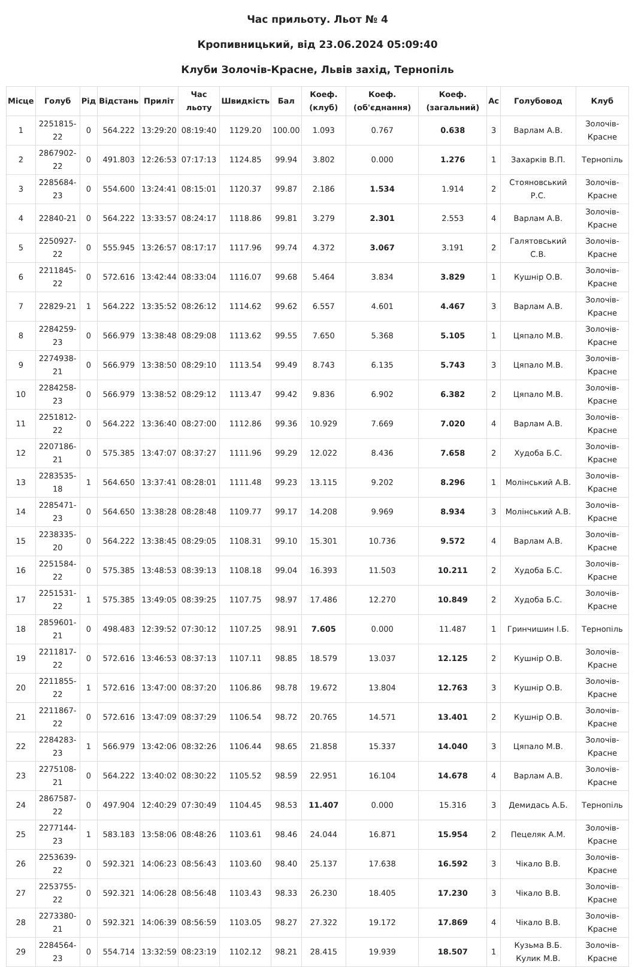Час прильоту. Льот № 4
Кропивницький, від 23.06.2024 05:09:40
Клуби Золочів-Красне, Львів захід, Тернопіль
| Місце | Голуб | Рід | Відстань | Приліт | Час льоту | Швидкість | Бал | Коеф. (клуб) | Коеф. (об'єднання) | Коеф. (загальний) | Ас | Голубовод | Клуб |
| --- | --- | --- | --- | --- | --- | --- | --- | --- | --- | --- | --- | --- | --- |
| 1 | 2251815-22 | 0 | 564.222 | 13:29:20 | 08:19:40 | 1129.20 | 100.00 | 1.093 | 0.767 | 0.638 | 3 | Варлам А.В. | Золочів-Красне |
| 2 | 2867902-22 | 0 | 491.803 | 12:26:53 | 07:17:13 | 1124.85 | 99.94 | 3.802 | 0.000 | 1.276 | 1 | Захарків В.П. | Тернопіль |
| 3 | 2285684-23 | 0 | 554.600 | 13:24:41 | 08:15:01 | 1120.37 | 99.87 | 2.186 | 1.534 | 1.914 | 2 | Стояновський Р.С. | Золочів-Красне |
| 4 | 22840-21 | 0 | 564.222 | 13:33:57 | 08:24:17 | 1118.86 | 99.81 | 3.279 | 2.301 | 2.553 | 4 | Варлам А.В. | Золочів-Красне |
| 5 | 2250927-22 | 0 | 555.945 | 13:26:57 | 08:17:17 | 1117.96 | 99.74 | 4.372 | 3.067 | 3.191 | 2 | Галятовський С.В. | Золочів-Красне |
| 6 | 2211845-22 | 0 | 572.616 | 13:42:44 | 08:33:04 | 1116.07 | 99.68 | 5.464 | 3.834 | 3.829 | 1 | Кушнір О.В. | Золочів-Красне |
| 7 | 22829-21 | 1 | 564.222 | 13:35:52 | 08:26:12 | 1114.62 | 99.62 | 6.557 | 4.601 | 4.467 | 3 | Варлам А.В. | Золочів-Красне |
| 8 | 2284259-23 | 0 | 566.979 | 13:38:48 | 08:29:08 | 1113.62 | 99.55 | 7.650 | 5.368 | 5.105 | 1 | Цяпало М.В. | Золочів-Красне |
| 9 | 2274938-21 | 0 | 566.979 | 13:38:50 | 08:29:10 | 1113.54 | 99.49 | 8.743 | 6.135 | 5.743 | 3 | Цяпало М.В. | Золочів-Красне |
| 10 | 2284258-23 | 0 | 566.979 | 13:38:52 | 08:29:12 | 1113.47 | 99.42 | 9.836 | 6.902 | 6.382 | 2 | Цяпало М.В. | Золочів-Красне |
| 11 | 2251812-22 | 0 | 564.222 | 13:36:40 | 08:27:00 | 1112.86 | 99.36 | 10.929 | 7.669 | 7.020 | 4 | Варлам А.В. | Золочів-Красне |
| 12 | 2207186-21 | 0 | 575.385 | 13:47:07 | 08:37:27 | 1111.96 | 99.29 | 12.022 | 8.436 | 7.658 | 2 | Худоба Б.С. | Золочів-Красне |
| 13 | 2283535-18 | 1 | 564.650 | 13:37:41 | 08:28:01 | 1111.48 | 99.23 | 13.115 | 9.202 | 8.296 | 1 | Молінський А.В. | Золочів-Красне |
| 14 | 2285471-23 | 0 | 564.650 | 13:38:28 | 08:28:48 | 1109.77 | 99.17 | 14.208 | 9.969 | 8.934 | 3 | Молінський А.В. | Золочів-Красне |
| 15 | 2238335-20 | 0 | 564.222 | 13:38:45 | 08:29:05 | 1108.31 | 99.10 | 15.301 | 10.736 | 9.572 | 4 | Варлам А.В. | Золочів-Красне |
| 16 | 2251584-22 | 0 | 575.385 | 13:48:53 | 08:39:13 | 1108.18 | 99.04 | 16.393 | 11.503 | 10.211 | 2 | Худоба Б.С. | Золочів-Красне |
| 17 | 2251531-22 | 1 | 575.385 | 13:49:05 | 08:39:25 | 1107.75 | 98.97 | 17.486 | 12.270 | 10.849 | 2 | Худоба Б.С. | Золочів-Красне |
| 18 | 2859601-21 | 0 | 498.483 | 12:39:52 | 07:30:12 | 1107.25 | 98.91 | 7.605 | 0.000 | 11.487 | 1 | Гринчишин І.Б. | Тернопіль |
| 19 | 2211817-22 | 0 | 572.616 | 13:46:53 | 08:37:13 | 1107.11 | 98.85 | 18.579 | 13.037 | 12.125 | 2 | Кушнір О.В. | Золочів-Красне |
| 20 | 2211855-22 | 1 | 572.616 | 13:47:00 | 08:37:20 | 1106.86 | 98.78 | 19.672 | 13.804 | 12.763 | 3 | Кушнір О.В. | Золочів-Красне |
| 21 | 2211867-22 | 0 | 572.616 | 13:47:09 | 08:37:29 | 1106.54 | 98.72 | 20.765 | 14.571 | 13.401 | 2 | Кушнір О.В. | Золочів-Красне |
| 22 | 2284283-23 | 1 | 566.979 | 13:42:06 | 08:32:26 | 1106.44 | 98.65 | 21.858 | 15.337 | 14.040 | 3 | Цяпало М.В. | Золочів-Красне |
| 23 | 2275108-21 | 0 | 564.222 | 13:40:02 | 08:30:22 | 1105.52 | 98.59 | 22.951 | 16.104 | 14.678 | 4 | Варлам А.В. | Золочів-Красне |
| 24 | 2867587-22 | 0 | 497.904 | 12:40:29 | 07:30:49 | 1104.45 | 98.53 | 11.407 | 0.000 | 15.316 | 3 | Демидась А.Б. | Тернопіль |
| 25 | 2277144-23 | 1 | 583.183 | 13:58:06 | 08:48:26 | 1103.61 | 98.46 | 24.044 | 16.871 | 15.954 | 2 | Пецеляк А.М. | Золочів-Красне |
| 26 | 2253639-22 | 0 | 592.321 | 14:06:23 | 08:56:43 | 1103.60 | 98.40 | 25.137 | 17.638 | 16.592 | 3 | Чікало В.В. | Золочів-Красне |
| 27 | 2253755-22 | 0 | 592.321 | 14:06:28 | 08:56:48 | 1103.43 | 98.33 | 26.230 | 18.405 | 17.230 | 3 | Чікало В.В. | Золочів-Красне |
| 28 | 2273380-21 | 0 | 592.321 | 14:06:39 | 08:56:59 | 1103.05 | 98.27 | 27.322 | 19.172 | 17.869 | 4 | Чікало В.В. | Золочів-Красне |
| 29 | 2284564-23 | 0 | 554.714 | 13:32:59 | 08:23:19 | 1102.12 | 98.21 | 28.415 | 19.939 | 18.507 | 1 | Кузьма В.Б. Кулик М.В. | Золочів-Красне |